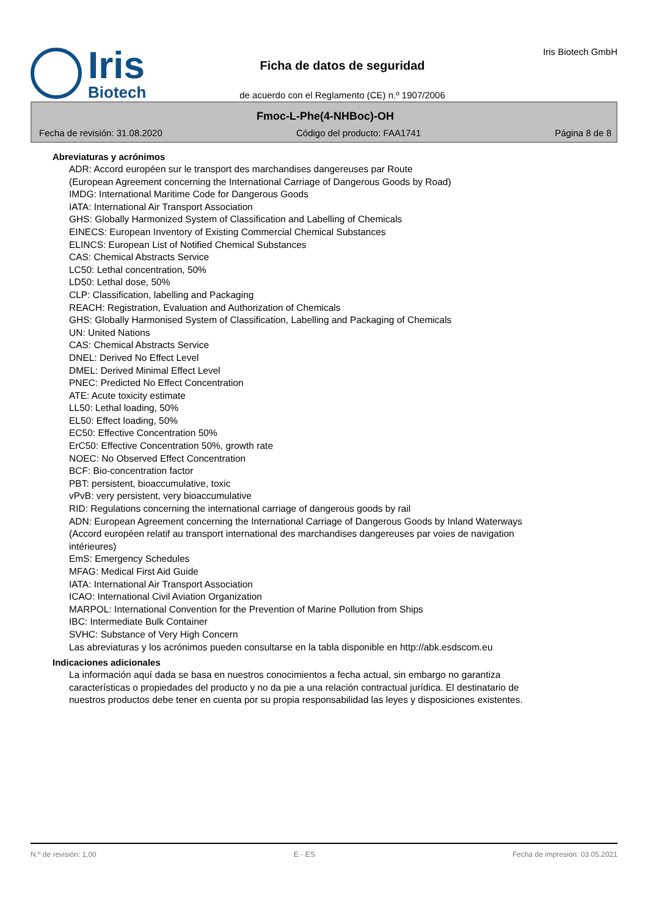Iris
Biotech
Ficha de datos de seguridad
de acuerdo con el Reglamento (CE) n.º 1907/2006
Iris Biotech GmbH
Fmoc-L-Phe(4-NHBoc)-OH
Fecha de revisión: 31.08.2020 Código del producto: FAA1741 Página 8 de 8
Abreviaturas y acrónimos
ADR: Accord européen sur le transport des marchandises dangereuses par Route
(European Agreement concerning the International Carriage of Dangerous Goods by Road)
IMDG: International Maritime Code for Dangerous Goods
IATA: International Air Transport Association
GHS: Globally Harmonized System of Classification and Labelling of Chemicals
EINECS: European Inventory of Existing Commercial Chemical Substances
ELINCS: European List of Notified Chemical Substances
CAS: Chemical Abstracts Service
LC50: Lethal concentration, 50%
LD50: Lethal dose, 50%
CLP: Classification, labelling and Packaging
REACH: Registration, Evaluation and Authorization of Chemicals
GHS: Globally Harmonised System of Classification, Labelling and Packaging of Chemicals
UN: United Nations
CAS: Chemical Abstracts Service
DNEL: Derived No Effect Level
DMEL: Derived Minimal Effect Level
PNEC: Predicted No Effect Concentration
ATE: Acute toxicity estimate
LL50: Lethal loading, 50%
EL50: Effect loading, 50%
EC50: Effective Concentration 50%
ErC50: Effective Concentration 50%, growth rate
NOEC: No Observed Effect Concentration
BCF: Bio-concentration factor
PBT: persistent, bioaccumulative, toxic
vPvB: very persistent, very bioaccumulative
RID: Regulations concerning the international carriage of dangerous goods by rail
ADN: European Agreement concerning the International Carriage of Dangerous Goods by Inland Waterways
(Accord européen relatif au transport international des marchandises dangereuses par voies de navigation intérieures)
EmS: Emergency Schedules
MFAG: Medical First Aid Guide
IATA: International Air Transport Association
ICAO: International Civil Aviation Organization
MARPOL: International Convention for the Prevention of Marine Pollution from Ships
IBC: Intermediate Bulk Container
SVHC: Substance of Very High Concern
Las abreviaturas y los acrónimos pueden consultarse en la tabla disponible en http://abk.esdscom.eu
Indicaciones adicionales
La información aquí dada se basa en nuestros conocimientos a fecha actual, sin embargo no garantiza características o propiedades del producto y no da pie a una relación contractual jurídica. El destinatario de nuestros productos debe tener en cuenta por su propia responsabilidad las leyes y disposiciones existentes.
N.º de revisión: 1,00 E - ES Fecha de impresión: 03.05.2021